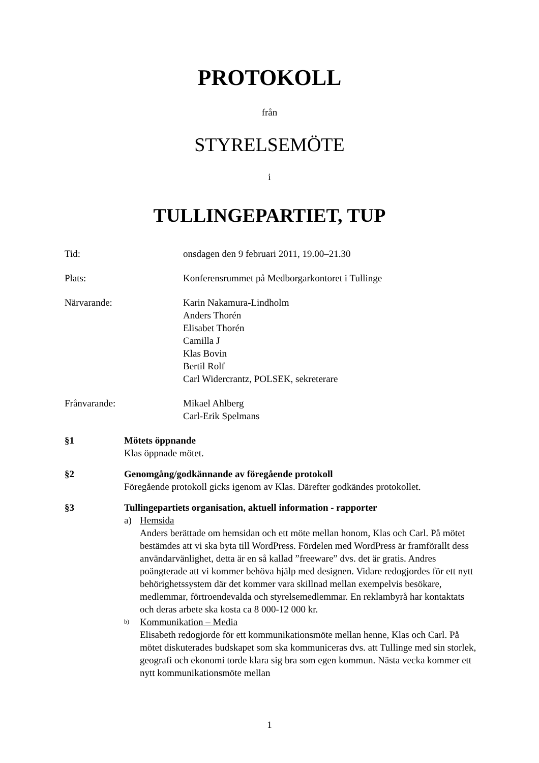PROTOKOLL
från
STYRELSEMÖTE
i
TULLINGEPARTIET, TUP
Tid: onsdagen den 9 februari 2011, 19.00–21.30
Plats: Konferensrummet på Medborgarkontoret i Tullinge
Närvarande: Karin Nakamura-Lindholm
Anders Thorén
Elisabet Thorén
Camilla J
Klas Bovin
Bertil Rolf
Carl Widercrantz, POLSEK, sekreterare
Frånvarande: Mikael Ahlberg
Carl-Erik Spelmans
§1 Mötets öppnande
Klas öppnade mötet.
§2 Genomgång/godkännande av föregående protokoll
Föregående protokoll gicks igenom av Klas. Därefter godkändes protokollet.
§3 Tullingepartiets organisation, aktuell information - rapporter
a) Hemsida
Anders berättade om hemsidan och ett möte mellan honom, Klas och Carl. På mötet bestämdes att vi ska byta till WordPress. Fördelen med WordPress är framförallt dess användarvänlighet, detta är en så kallad ”freeware” dvs. det är gratis. Andres poängterade att vi kommer behöva hjälp med designen. Vidare redogjordes för ett nytt behörighetssystem där det kommer vara skillnad mellan exempelvis besökare, medlemmar, förtroendevalda och styrelsemedlemmar. En reklambyrå har kontaktats och deras arbete ska kosta ca 8 000-12 000 kr.
b)
Kommunikation – Media
Elisabeth redogjorde för ett kommunikationsmöte mellan henne, Klas och Carl. På mötet diskuterades budskapet som ska kommuniceras dvs. att Tullinge med sin storlek, geografi och ekonomi torde klara sig bra som egen kommun. Nästa vecka kommer ett nytt kommunikationsmöte mellan
1